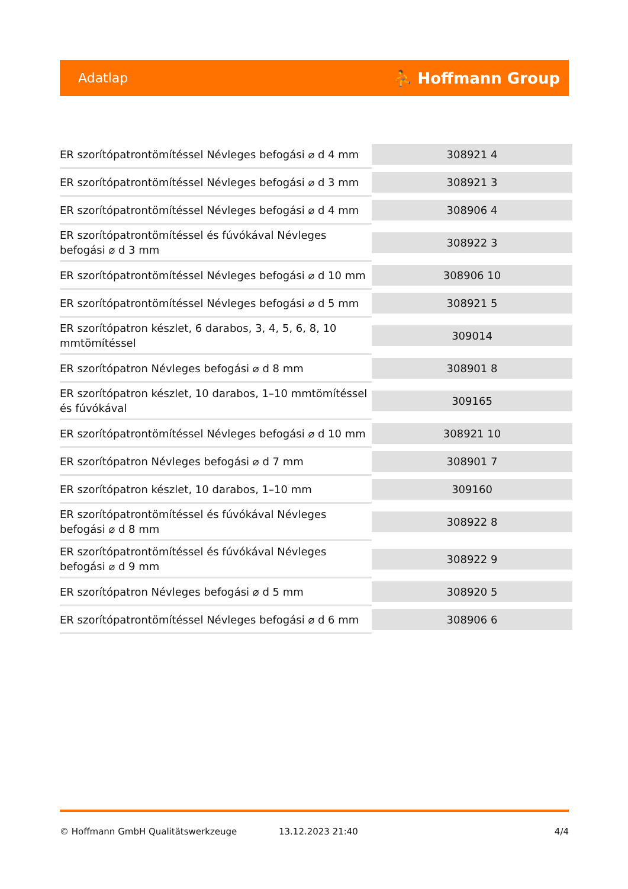Adatlap ⛹ Hoffmann Group
| ER szorítópatrontömítéssel Névleges befogási ⌀ d 4 mm | 308921 4 |
| ER szorítópatrontömítéssel Névleges befogási ⌀ d 3 mm | 308921 3 |
| ER szorítópatrontömítéssel Névleges befogási ⌀ d 4 mm | 308906 4 |
| ER szorítópatrontömítéssel és fúvókával Névleges befogási ⌀ d 3 mm | 308922 3 |
| ER szorítópatrontömítéssel Névleges befogási ⌀ d 10 mm | 308906 10 |
| ER szorítópatrontömítéssel Névleges befogási ⌀ d 5 mm | 308921 5 |
| ER szorítópatron készlet, 6 darabos, 3, 4, 5, 6, 8, 10 mmtömítéssel | 309014 |
| ER szorítópatron Névleges befogási ⌀ d 8 mm | 308901 8 |
| ER szorítópatron készlet, 10 darabos, 1–10 mmtömítéssel és fúvókával | 309165 |
| ER szorítópatrontömítéssel Névleges befogási ⌀ d 10 mm | 308921 10 |
| ER szorítópatron Névleges befogási ⌀ d 7 mm | 308901 7 |
| ER szorítópatron készlet, 10 darabos, 1–10 mm | 309160 |
| ER szorítópatrontömítéssel és fúvókával Névleges befogási ⌀ d 8 mm | 308922 8 |
| ER szorítópatrontömítéssel és fúvókával Névleges befogási ⌀ d 9 mm | 308922 9 |
| ER szorítópatron Névleges befogási ⌀ d 5 mm | 308920 5 |
| ER szorítópatrontömítéssel Névleges befogási ⌀ d 6 mm | 308906 6 |
© Hoffmann GmbH Qualitätswerkzeuge 13.12.2023 21:40 4/4